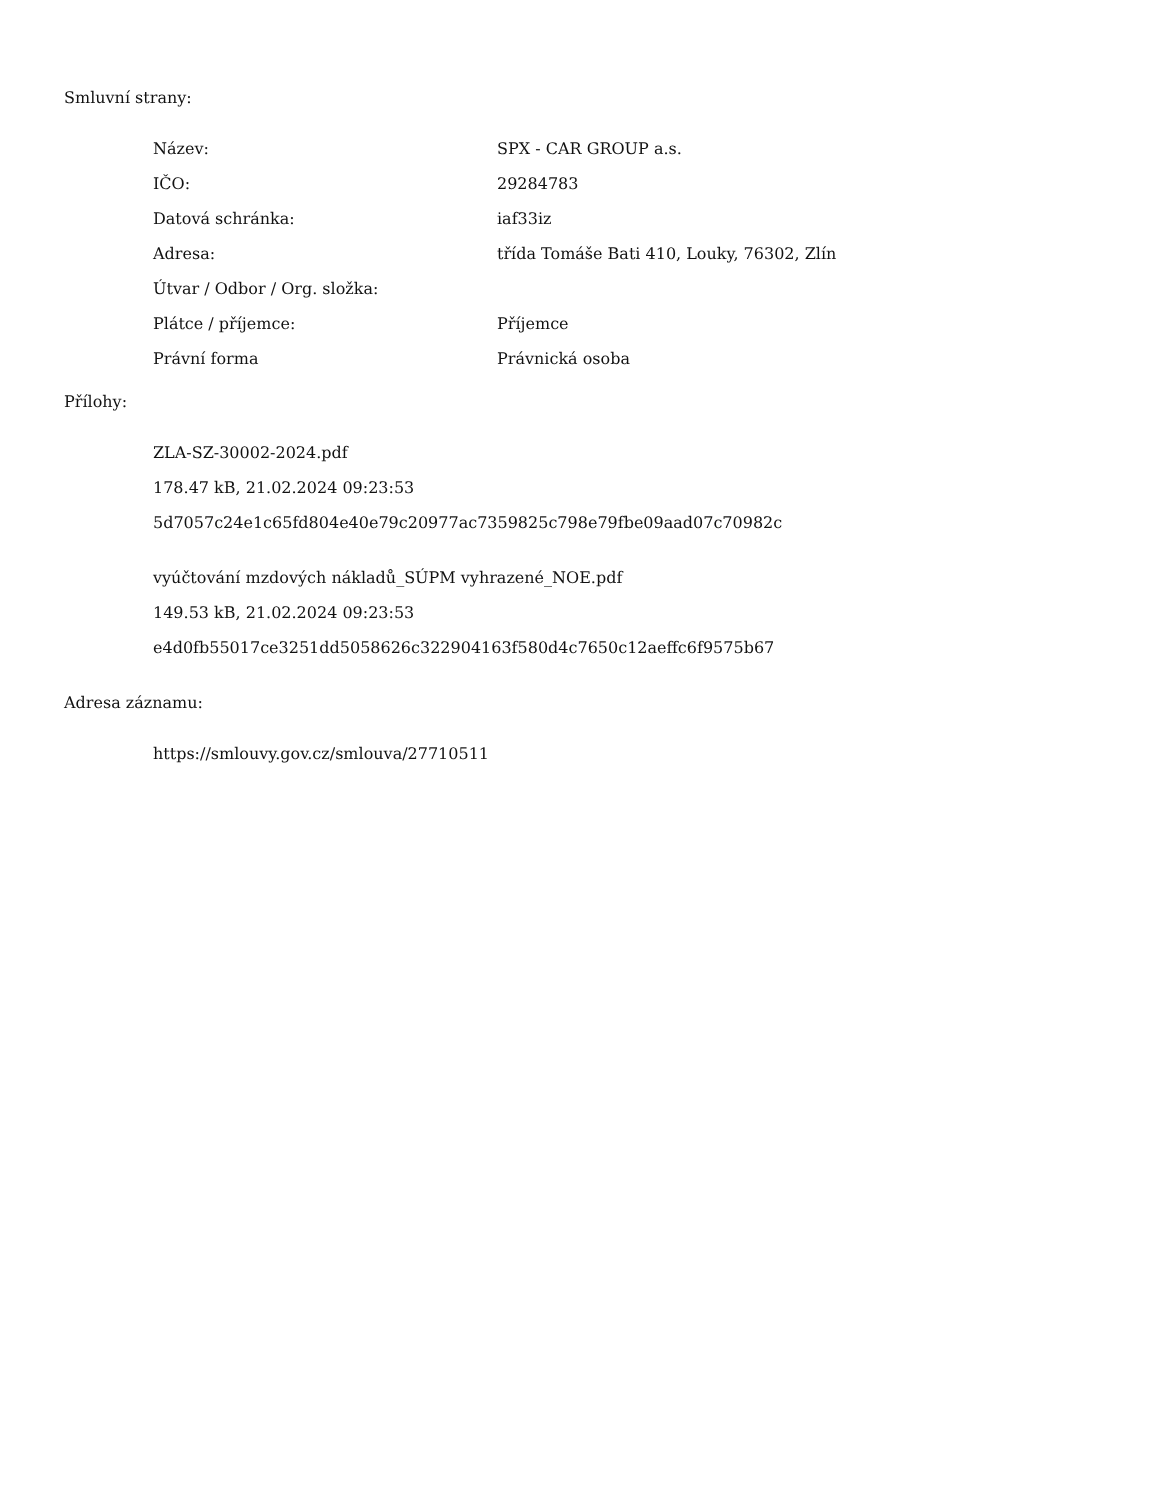Smluvní strany:
| Název: | SPX - CAR GROUP a.s. |
| IČO: | 29284783 |
| Datová schránka: | iaf33iz |
| Adresa: | třída Tomáše Bati 410, Louky, 76302, Zlín |
| Útvar / Odbor / Org. složka: | |
| Plátce / příjemce: | Příjemce |
| Právní forma | Právnická osoba |
Přílohy:
ZLA-SZ-30002-2024.pdf
178.47 kB, 21.02.2024 09:23:53
5d7057c24e1c65fd804e40e79c20977ac7359825c798e79fbe09aad07c70982c
vyúčtování mzdových nákladů_SÚPM vyhrazené_NOE.pdf
149.53 kB, 21.02.2024 09:23:53
e4d0fb55017ce3251dd5058626c322904163f580d4c7650c12aeffc6f9575b67
Adresa záznamu:
https://smlouvy.gov.cz/smlouva/27710511